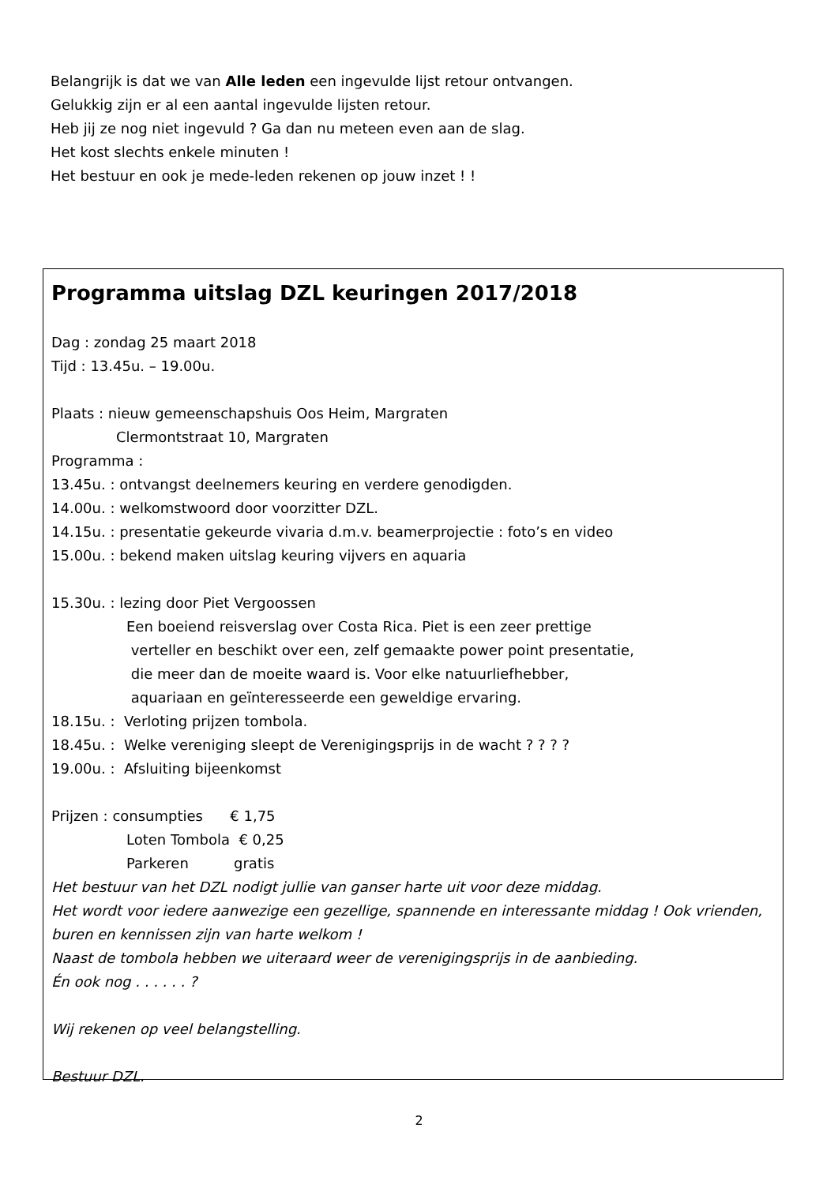Belangrijk is dat we van Alle leden een ingevulde lijst retour ontvangen.
Gelukkig zijn er al een aantal ingevulde lijsten retour.
Heb jij ze nog niet ingevuld ? Ga dan nu meteen even aan de slag.
Het kost slechts enkele minuten !
Het bestuur en ook je mede-leden rekenen op jouw inzet ! !
Programma uitslag DZL keuringen 2017/2018
Dag : zondag 25 maart 2018
Tijd : 13.45u. – 19.00u.
Plaats : nieuw gemeenschapshuis Oos Heim, Margraten
Clermontstraat 10, Margraten
Programma :
13.45u. : ontvangst deelnemers keuring en verdere genodigden.
14.00u. : welkomstwoord door voorzitter DZL.
14.15u. : presentatie gekeurde vivaria d.m.v. beamerprojectie : foto’s en video
15.00u. : bekend maken uitslag keuring vijvers en aquaria
15.30u. : lezing door Piet Vergoossen
Een boeiend reisverslag over Costa Rica. Piet is een zeer prettige
verteller en beschikt over een, zelf gemaakte power point presentatie,
die meer dan de moeite waard is. Voor elke natuurliefhebber,
aquariaan en geïnteresseerde een geweldige ervaring.
18.15u. : Verloting prijzen tombola.
18.45u. : Welke vereniging sleept de Verenigingsprijs in de wacht ? ? ? ?
19.00u. : Afsluiting bijeenkomst
Prijzen : consumpties € 1,75
Loten Tombola € 0,25
Parkeren gratis
Het bestuur van het DZL nodigt jullie van ganser harte uit voor deze middag.
Het wordt voor iedere aanwezige een gezellige, spannende en interessante middag ! Ook vrienden, buren en kennissen zijn van harte welkom !
Naast de tombola hebben we uiteraard weer de verenigingsprijs in de aanbieding.
Én ook nog . . . . . . ?
Wij rekenen op veel belangstelling.
Bestuur DZL.
2